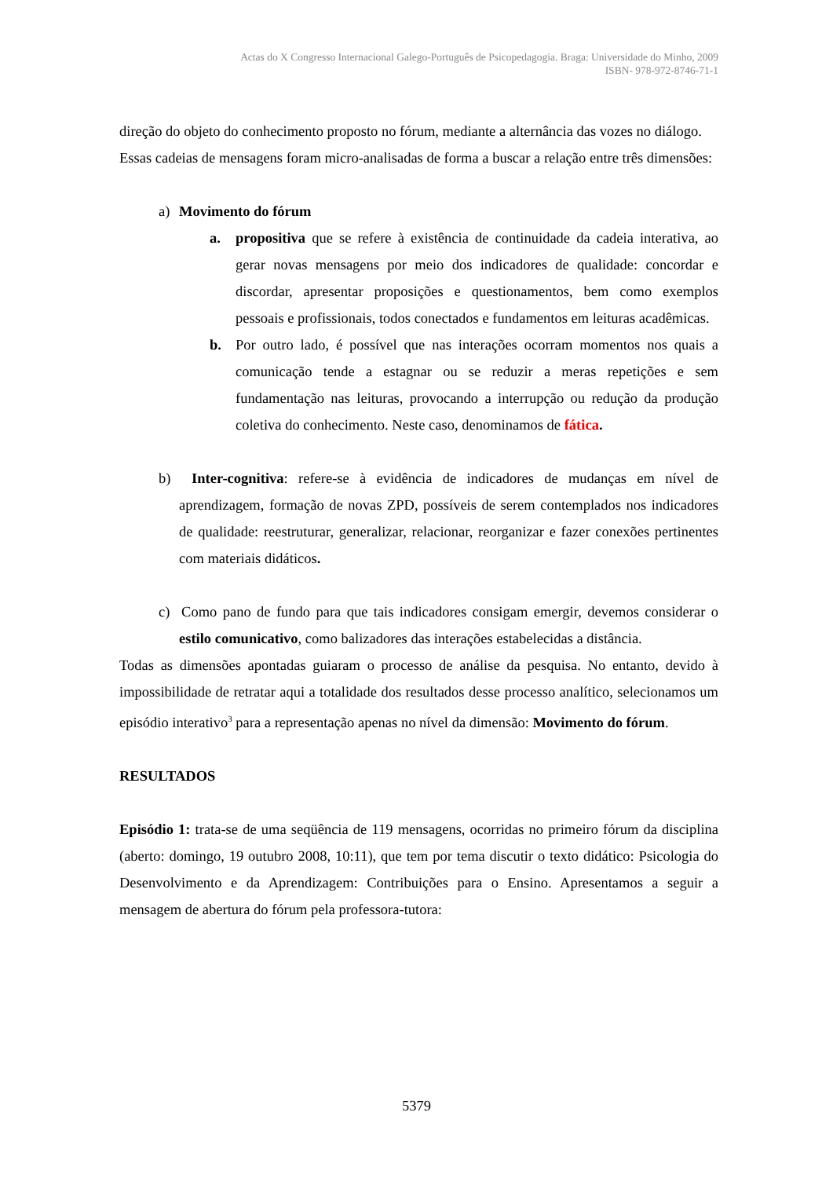Actas do X Congresso Internacional Galego-Português de Psicopedagogia. Braga: Universidade do Minho, 2009
ISBN- 978-972-8746-71-1
direção do objeto do conhecimento proposto no fórum, mediante a alternância das vozes no diálogo.
Essas cadeias de mensagens foram micro-analisadas de forma a buscar a relação entre três dimensões:
a) Movimento do fórum
a. propositiva que se refere à existência de continuidade da cadeia interativa, ao gerar novas mensagens por meio dos indicadores de qualidade: concordar e discordar, apresentar proposições e questionamentos, bem como exemplos pessoais e profissionais, todos conectados e fundamentos em leituras acadêmicas.
b. Por outro lado, é possível que nas interações ocorram momentos nos quais a comunicação tende a estagnar ou se reduzir a meras repetições e sem fundamentação nas leituras, provocando a interrupção ou redução da produção coletiva do conhecimento. Neste caso, denominamos de fática.
b) Inter-cognitiva: refere-se à evidência de indicadores de mudanças em nível de aprendizagem, formação de novas ZPD, possíveis de serem contemplados nos indicadores de qualidade: reestruturar, generalizar, relacionar, reorganizar e fazer conexões pertinentes com materiais didáticos.
c) Como pano de fundo para que tais indicadores consigam emergir, devemos considerar o estilo comunicativo, como balizadores das interações estabelecidas a distância.
Todas as dimensões apontadas guiaram o processo de análise da pesquisa. No entanto, devido à impossibilidade de retratar aqui a totalidade dos resultados desse processo analítico, selecionamos um episódio interativo<sup>3</sup> para a representação apenas no nível da dimensão: Movimento do fórum.
RESULTADOS
Episódio 1: trata-se de uma seqüência de 119 mensagens, ocorridas no primeiro fórum da disciplina (aberto: domingo, 19 outubro 2008, 10:11), que tem por tema discutir o texto didático: Psicologia do Desenvolvimento e da Aprendizagem: Contribuições para o Ensino. Apresentamos a seguir a mensagem de abertura do fórum pela professora-tutora:
5379